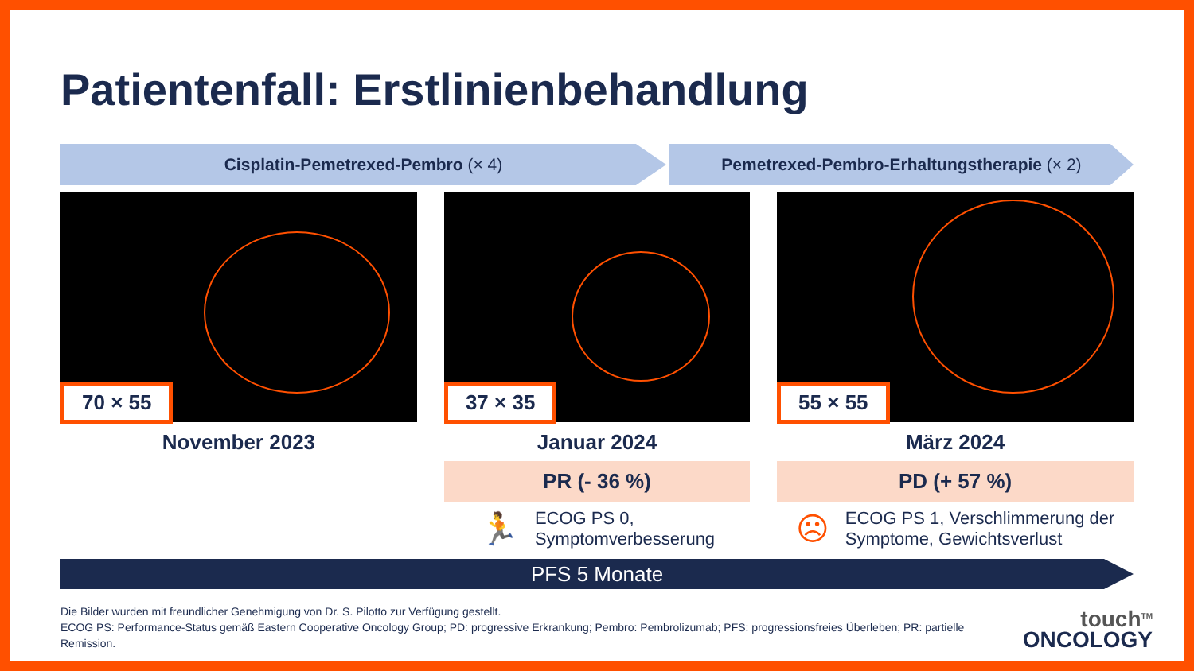Patientenfall: Erstlinienbehandlung
Cisplatin-Pemetrexed-Pembro (× 4) Pemetrexed-Pembro-Erhaltungstherapie (× 2)
70 × 55
November 2023
37 × 35
Januar 2024
PR (- 36 %)
🏃 ECOG PS 0,
Symptomverbesserung
55 × 55
März 2024
PD (+ 57 %)
☹ ECOG PS 1, Verschlimmerung der
Symptome, Gewichtsverlust
PFS 5 Monate
Die Bilder wurden mit freundlicher Genehmigung von Dr. S. Pilotto zur Verfügung gestellt.
ECOG PS: Performance-Status gemäß Eastern Cooperative Oncology Group; PD: progressive Erkrankung; Pembro: Pembrolizumab; PFS: progressionsfreies Überleben; PR: partielle Remission.
touch<sup>TM</sup>
ONCOLOGY